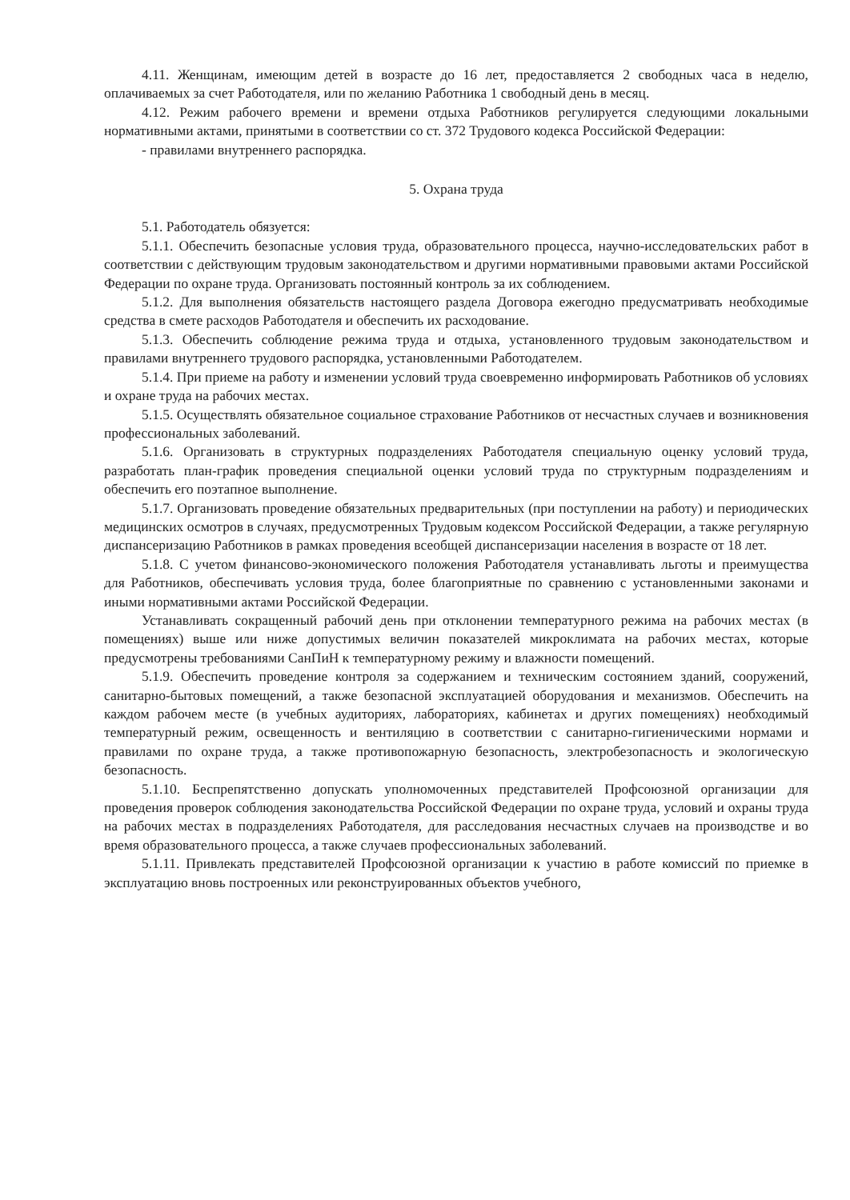4.11. Женщинам, имеющим детей в возрасте до 16 лет, предоставляется 2 свободных часа в неделю, оплачиваемых за счет Работодателя, или по желанию Работника 1 свободный день в месяц.
4.12. Режим рабочего времени и времени отдыха Работников регулируется следующими локальными нормативными актами, принятыми в соответствии со ст. 372 Трудового кодекса Российской Федерации:
- правилами внутреннего распорядка.
5. Охрана труда
5.1. Работодатель обязуется:
5.1.1. Обеспечить безопасные условия труда, образовательного процесса, научно-исследовательских работ в соответствии с действующим трудовым законодательством и другими нормативными правовыми актами Российской Федерации по охране труда. Организовать постоянный контроль за их соблюдением.
5.1.2. Для выполнения обязательств настоящего раздела Договора ежегодно предусматривать необходимые средства в смете расходов Работодателя и обеспечить их расходование.
5.1.3. Обеспечить соблюдение режима труда и отдыха, установленного трудовым законодательством и правилами внутреннего трудового распорядка, установленными Работодателем.
5.1.4. При приеме на работу и изменении условий труда своевременно информировать Работников об условиях и охране труда на рабочих местах.
5.1.5. Осуществлять обязательное социальное страхование Работников от несчастных случаев и возникновения профессиональных заболеваний.
5.1.6. Организовать в структурных подразделениях Работодателя специальную оценку условий труда, разработать план-график проведения специальной оценки условий труда по структурным подразделениям и обеспечить его поэтапное выполнение.
5.1.7. Организовать проведение обязательных предварительных (при поступлении на работу) и периодических медицинских осмотров в случаях, предусмотренных Трудовым кодексом Российской Федерации, а также регулярную диспансеризацию Работников в рамках проведения всеобщей диспансеризации населения в возрасте от 18 лет.
5.1.8. С учетом финансово-экономического положения Работодателя устанавливать льготы и преимущества для Работников, обеспечивать условия труда, более благоприятные по сравнению с установленными законами и иными нормативными актами Российской Федерации.
Устанавливать сокращенный рабочий день при отклонении температурного режима на рабочих местах (в помещениях) выше или ниже допустимых величин показателей микроклимата на рабочих местах, которые предусмотрены требованиями СанПиН к температурному режиму и влажности помещений.
5.1.9. Обеспечить проведение контроля за содержанием и техническим состоянием зданий, сооружений, санитарно-бытовых помещений, а также безопасной эксплуатацией оборудования и механизмов. Обеспечить на каждом рабочем месте (в учебных аудиториях, лабораториях, кабинетах и других помещениях) необходимый температурный режим, освещенность и вентиляцию в соответствии с санитарно-гигиеническими нормами и правилами по охране труда, а также противопожарную безопасность, электробезопасность и экологическую безопасность.
5.1.10. Беспрепятственно допускать уполномоченных представителей Профсоюзной организации для проведения проверок соблюдения законодательства Российской Федерации по охране труда, условий и охраны труда на рабочих местах в подразделениях Работодателя, для расследования несчастных случаев на производстве и во время образовательного процесса, а также случаев профессиональных заболеваний.
5.1.11. Привлекать представителей Профсоюзной организации к участию в работе комиссий по приемке в эксплуатацию вновь построенных или реконструированных объектов учебного,